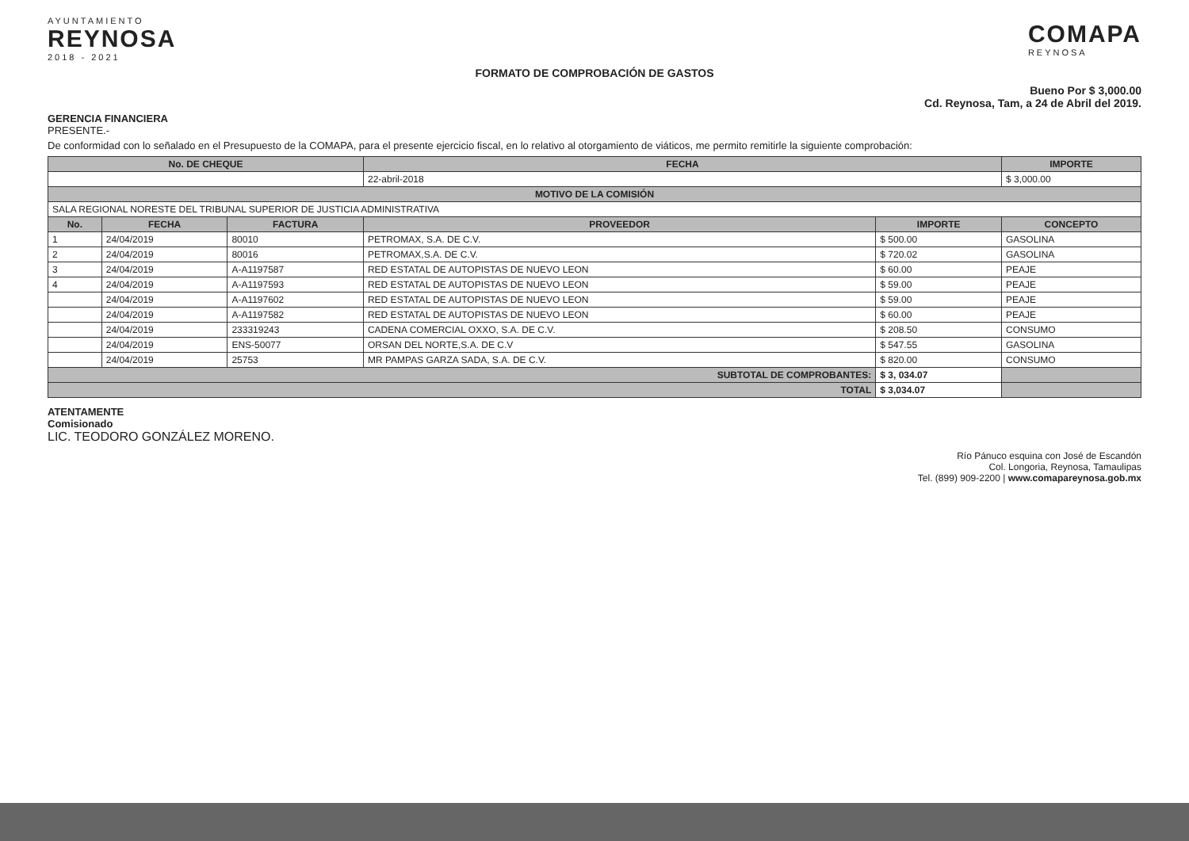AYUNTAMIENTO
REYNOSA
2018 - 2021
COMAPA
REYNOSA
FORMATO DE COMPROBACIÓN DE GASTOS
Bueno Por $ 3,000.00
Cd. Reynosa, Tam, a 24 de Abril del 2019.
GERENCIA FINANCIERA
PRESENTE.-
De conformidad con lo señalado en el Presupuesto de la COMAPA, para el presente ejercicio fiscal, en lo relativo al otorgamiento de viáticos, me permito remitirle la siguiente comprobación:
| No. DE CHEQUE | | | FECHA | | IMPORTE |
| --- | --- | --- | --- | --- | --- |
| | | | 22-abril-2018 | | $ 3,000.00 |
| MOTIVO DE LA COMISIÓN | | | | | |
| SALA REGIONAL NORESTE DEL TRIBUNAL SUPERIOR DE JUSTICIA ADMINISTRATIVA | | | | | |
| No. | FECHA | FACTURA | PROVEEDOR | IMPORTE | CONCEPTO |
| 1 | 24/04/2019 | 80010 | PETROMAX, S.A. DE C.V. | $ 500.00 | GASOLINA |
| 2 | 24/04/2019 | 80016 | PETROMAX,S.A. DE C.V. | $ 720.02 | GASOLINA |
| 3 | 24/04/2019 | A-A1197587 | RED ESTATAL DE AUTOPISTAS DE NUEVO LEON | $ 60.00 | PEAJE |
| 4 | 24/04/2019 | A-A1197593 | RED ESTATAL DE AUTOPISTAS DE NUEVO LEON | $ 59.00 | PEAJE |
| | 24/04/2019 | A-A1197602 | RED ESTATAL DE AUTOPISTAS DE NUEVO LEON | $ 59.00 | PEAJE |
| | 24/04/2019 | A-A1197582 | RED ESTATAL DE AUTOPISTAS DE NUEVO LEON | $ 60.00 | PEAJE |
| | 24/04/2019 | 233319243 | CADENA COMERCIAL OXXO, S.A. DE C.V. | $ 208.50 | CONSUMO |
| | 24/04/2019 | ENS-50077 | ORSAN DEL NORTE,S.A. DE C.V | $ 547.55 | GASOLINA |
| | 24/04/2019 | 25753 | MR PAMPAS GARZA SADA, S.A. DE C.V. | $ 820.00 | CONSUMO |
| SUBTOTAL DE COMPROBANTES: | | | | $ 3, 034.07 | |
| TOTAL | | | | $ 3,034.07 | |
ATENTAMENTE
Comisionado
LIC. TEODORO GONZÁLEZ MORENO.
Río Pánuco esquina con José de Escandón
Col. Longoria, Reynosa, Tamaulipas
Tel. (899) 909-2200 | www.comapareynosa.gob.mx